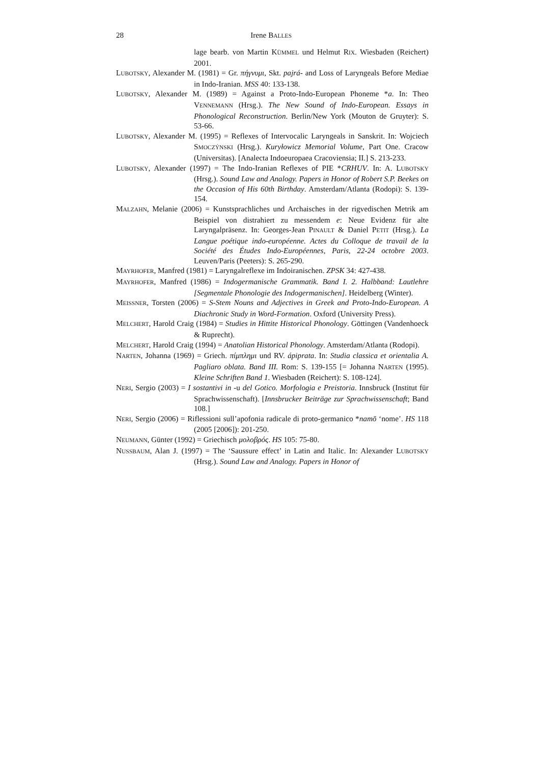28 Irene BALLES
lage bearb. von Martin KÜMMEL und Helmut RIX. Wiesbaden (Reichert) 2001.
LUBOTSKY, Alexander M. (1981) = Gr. πήγνυμι, Skt. pajrá- and Loss of Laryngeals Before Mediae in Indo-Iranian. MSS 40: 133-138.
LUBOTSKY, Alexander M. (1989) = Against a Proto-Indo-European Phoneme *a. In: Theo VENNEMANN (Hrsg.). The New Sound of Indo-European. Essays in Phonological Reconstruction. Berlin/New York (Mouton de Gruyter): S. 53-66.
LUBOTSKY, Alexander M. (1995) = Reflexes of Intervocalic Laryngeals in Sanskrit. In: Wojciech SMOCZÝNSKI (Hrsg.). Kuryłowicz Memorial Volume, Part One. Cracow (Universitas). [Analecta Indoeuropaea Cracoviensia; II.] S. 213-233.
LUBOTSKY, Alexander (1997) = The Indo-Iranian Reflexes of PIE *CRHUV. In: A. LUBOTSKY (Hrsg.). Sound Law and Analogy. Papers in Honor of Robert S.P. Beekes on the Occasion of His 60th Birthday. Amsterdam/Atlanta (Rodopi): S. 139-154.
MALZAHN, Melanie (2006) = Kunstsprachliches und Archaisches in der rigvedischen Metrik am Beispiel von distrahiert zu messendem e: Neue Evidenz für alte Laryngalpräsenz. In: Georges-Jean PINAULT & Daniel PETIT (Hrsg.). La Langue poétique indo-européenne. Actes du Colloque de travail de la Société des Études Indo-Européennes, Paris, 22-24 octobre 2003. Leuven/Paris (Peeters): S. 265-290.
MAYRHOFER, Manfred (1981) = Laryngalreflexe im Indoiranischen. ZPSK 34: 427-438.
MAYRHOFER, Manfred (1986) = Indogermanische Grammatik. Band I. 2. Halbband: Lautlehre [Segmentale Phonologie des Indogermanischen]. Heidelberg (Winter).
MEISSNER, Torsten (2006) = S-Stem Nouns and Adjectives in Greek and Proto-Indo-European. A Diachronic Study in Word-Formation. Oxford (University Press).
MELCHERT, Harold Craig (1984) = Studies in Hittite Historical Phonology. Göttingen (Vandenhoeck & Ruprecht).
MELCHERT, Harold Craig (1994) = Anatolian Historical Phonology. Amsterdam/Atlanta (Rodopi).
NARTEN, Johanna (1969) = Griech. πίμπλημι und RV. ápiprata. In: Studia classica et orientalia A. Pagliaro oblata. Band III. Rom: S. 139-155 [= Johanna NARTEN (1995). Kleine Schriften Band 1. Wiesbaden (Reichert): S. 108-124].
NERI, Sergio (2003) = I sostantivi in -u del Gotico. Morfologia e Preistoria. Innsbruck (Institut für Sprachwissenschaft). [Innsbrucker Beiträge zur Sprachwissenschaft; Band 108.]
NERI, Sergio (2006) = Riflessioni sull’apofonia radicale di proto-germanico *namō ‘nome’. HS 118 (2005 [2006]): 201-250.
NEUMANN, Günter (1992) = Griechisch μολοβρός. HS 105: 75-80.
NUSSBAUM, Alan J. (1997) = The ‘Saussure effect’ in Latin and Italic. In: Alexander LUBOTSKY (Hrsg.). Sound Law and Analogy. Papers in Honor of